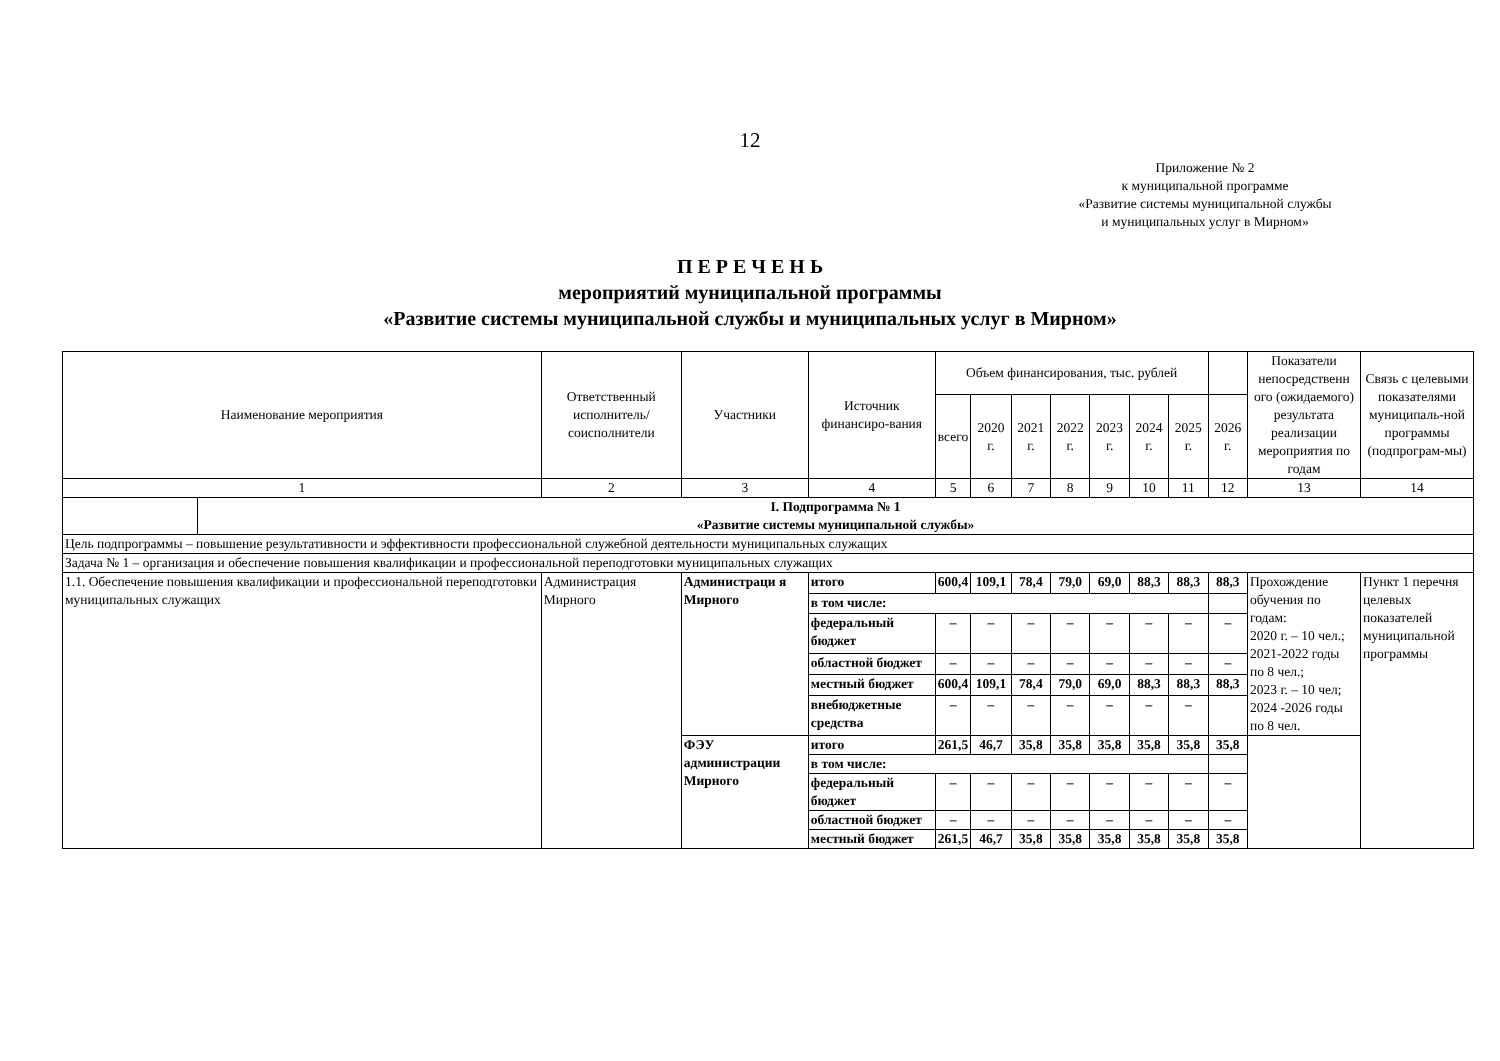12
Приложение № 2
к муниципальной программе
«Развитие системы муниципальной службы
и муниципальных услуг в Мирном»
П Е Р Е Ч Е Н Ь
мероприятий муниципальной программы
«Развитие системы муниципальной службы и муниципальных услуг в Мирном»
| Наименование мероприятия | | Ответственный исполнитель/ соисполнители | Участники | Источник финансиро-вания | Объем финансирования, тыс. рублей | | | | | | | | Показатели непосредственн ого (ожидаемого) результата реализации мероприятия по годам | Связь с целевыми показателями муниципаль-ной программы (подпрограм-мы) |
| --- | --- | --- | --- | --- | --- | --- | --- | --- | --- | --- | --- | --- | --- | --- |
| | | | | | всего | 2020 г. | 2021 г. | 2022 г. | 2023 г. | 2024 г. | 2025 г. | 2026 г. | | |
| 1 | | 2 | 3 | 4 | 5 | 6 | 7 | 8 | 9 | 10 | 11 | 12 | 13 | 14 |
| | I. Подпрограмма № 1 «Развитие системы муниципальной службы» | | | | | | | | | | | | | |
| Цель подпрограммы – повышение результативности и эффективности профессиональной служебной деятельности муниципальных служащих | | | | | | | | | | | | | | |
| Задача № 1 – организация и обеспечение повышения квалификации и профессиональной переподготовки муниципальных служащих | | | | | | | | | | | | | | |
| 1.1. Обеспечение повышения квалификации и профессиональной переподготовки муниципальных служащих | | Администрация Мирного | Администраци я Мирного | итого | 600,4 | 109,1 | 78,4 | 79,0 | 69,0 | 88,3 | 88,3 | 88,3 | Прохождение обучения по годам: 2020 г. – 10 чел.; 2021-2022 годы по 8 чел.; 2023 г. – 10 чел; 2024 -2026 годы по 8 чел. | Пункт 1 перечня целевых показателей муниципальной программы |
| | | | | в том числе: | | | | | | | | | | |
| | | | | федеральный бюджет | – | – | – | – | – | – | – | – | | |
| | | | | областной бюджет | – | – | – | – | – | – | – | – | | |
| | | | | местный бюджет | 600,4 | 109,1 | 78,4 | 79,0 | 69,0 | 88,3 | 88,3 | 88,3 | | |
| | | | | внебюджетные средства | – | – | – | – | – | – | – | | | |
| | | | ФЭУ администрации Мирного | итого | 261,5 | 46,7 | 35,8 | 35,8 | 35,8 | 35,8 | 35,8 | 35,8 | | |
| | | | | в том числе: | | | | | | | | | | |
| | | | | федеральный бюджет | – | – | – | – | – | – | – | – | | |
| | | | | областной бюджет | – | – | – | – | – | – | – | – | | |
| | | | | местный бюджет | 261,5 | 46,7 | 35,8 | 35,8 | 35,8 | 35,8 | 35,8 | 35,8 | | |